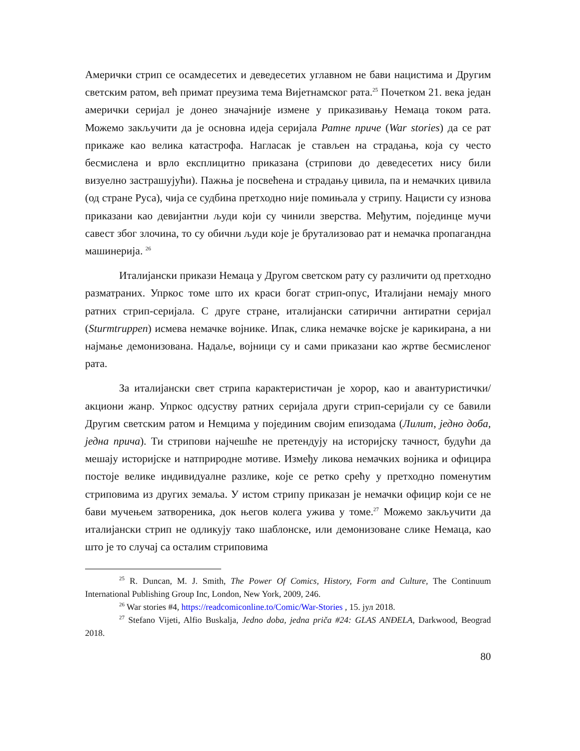Амерички стрип се осамдесетих и деведесетих углавном не бави нацистима и Другим светским ратом, већ примат преузима тема Вијетнамског рата.<sup>25</sup> Почетком 21. века један амерички серијал је донео значајније измене у приказивању Немаца током рата. Можемо закључити да је основна идеја серијала Ратне приче (War stories) да се рат прикаже као велика катастрофа. Нагласак је стављен на страдања, која су често бесмислена и врло експлицитно приказана (стрипови до деведесетих нису били визуелно застрашујући). Пажња је посвећена и страдању цивила, па и немачких цивила (од стране Руса), чија се судбина претходно није помињала у стрипу. Нацисти су изнова приказани као девијантни људи који су чинили зверства. Међутим, појединце мучи савест због злочина, то су обични људи које је брутализовао рат и немачка пропагандна машинерија. <sup>26</sup>
Италијански прикази Немаца у Другом светском рату су различити од претходно разматраних. Упркос томе што их краси богат стрип-опус, Италијани немају много ратних стрип-серијала. С друге стране, италијански сатирични антиратни серијал (Sturmtruppen) исмева немачке војнике. Ипак, слика немачке војске је карикирана, а ни најмање демонизована. Надаље, војници су и сами приказани као жртве бесмисленог рата.
За италијански свет стрипа карактеристичан је хорор, као и авантуристички/акциони жанр. Упркос одсуству ратних серијала други стрип-серијали су се бавили Другим светским ратом и Немцима у појединим својим епизодама (Лилит, једно доба, једна прича). Ти стрипови најчешће не претендују на историјску тачност, будући да мешају историјске и натприродне мотиве. Између ликова немачких војника и официра постоје велике индивидуалне разлике, које се ретко срећу у претходно поменутим стриповима из других земаља. У истом стрипу приказан је немачки официр који се не бави мучењем затвореника, док његов колега ужива у томе.<sup>27</sup> Можемо закључити да италијански стрип не одликују тако шаблонске, или демонизоване слике Немаца, као што је то случај са осталим стриповима
<sup>25</sup> R. Duncan, M. J. Smith, The Power Of Comics, History, Form and Culture, The Continuum International Publishing Group Inc, London, New York, 2009, 246.
<sup>26</sup> War stories #4, https://readcomiconline.to/Comic/War-Stories , 15. јул 2018.
<sup>27</sup> Stefano Vijeti, Alfio Buskalja, Jedno doba, jedna priča #24: GLAS ANĐELA, Darkwood, Beograd 2018.
80